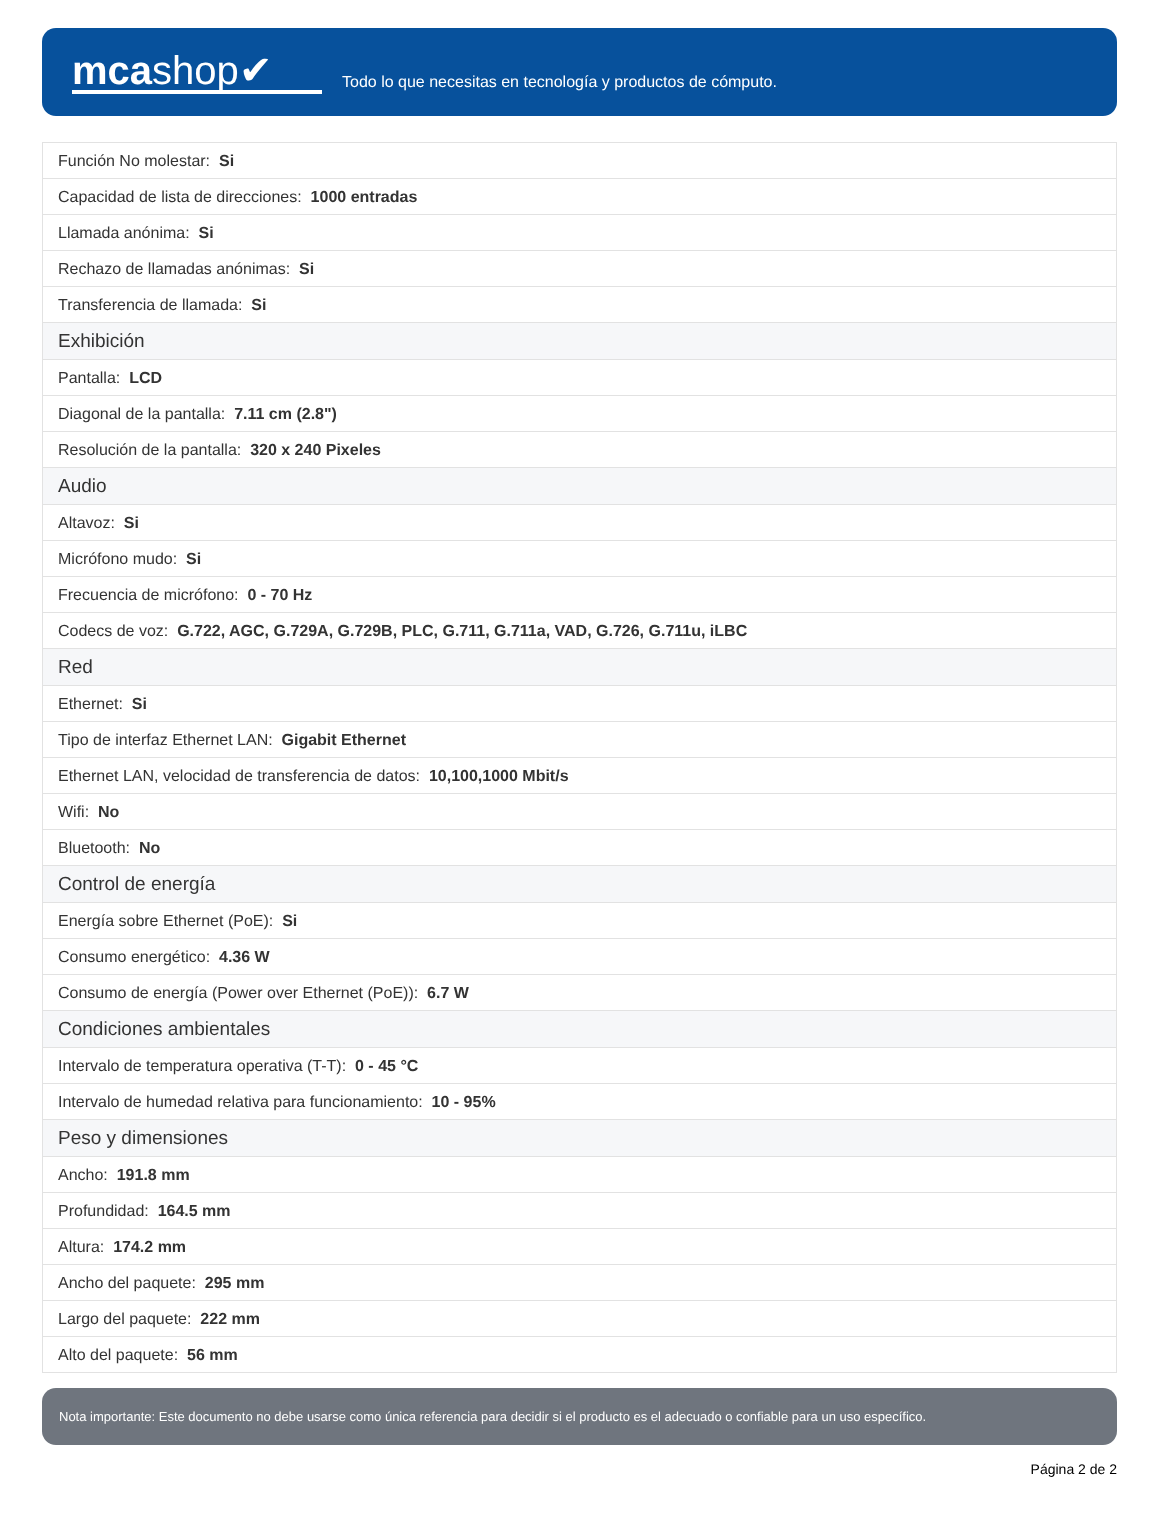mcashop✔
Todo lo que necesitas en tecnología y productos de cómputo.
| Función No molestar: Si |
| Capacidad de lista de direcciones: 1000 entradas |
| Llamada anónima: Si |
| Rechazo de llamadas anónimas: Si |
| Transferencia de llamada: Si |
| Exhibición |
| Pantalla: LCD |
| Diagonal de la pantalla: 7.11 cm (2.8") |
| Resolución de la pantalla: 320 x 240 Pixeles |
| Audio |
| Altavoz: Si |
| Micrófono mudo: Si |
| Frecuencia de micrófono: 0 - 70 Hz |
| Codecs de voz: G.722, AGC, G.729A, G.729B, PLC, G.711, G.711a, VAD, G.726, G.711u, iLBC |
| Red |
| Ethernet: Si |
| Tipo de interfaz Ethernet LAN: Gigabit Ethernet |
| Ethernet LAN, velocidad de transferencia de datos: 10,100,1000 Mbit/s |
| Wifi: No |
| Bluetooth: No |
| Control de energía |
| Energía sobre Ethernet (PoE): Si |
| Consumo energético: 4.36 W |
| Consumo de energía (Power over Ethernet (PoE)): 6.7 W |
| Condiciones ambientales |
| Intervalo de temperatura operativa (T-T): 0 - 45 °C |
| Intervalo de humedad relativa para funcionamiento: 10 - 95% |
| Peso y dimensiones |
| Ancho: 191.8 mm |
| Profundidad: 164.5 mm |
| Altura: 174.2 mm |
| Ancho del paquete: 295 mm |
| Largo del paquete: 222 mm |
| Alto del paquete: 56 mm |
Nota importante: Este documento no debe usarse como única referencia para decidir si el producto es el adecuado o confiable para un uso específico.
Página 2 de 2